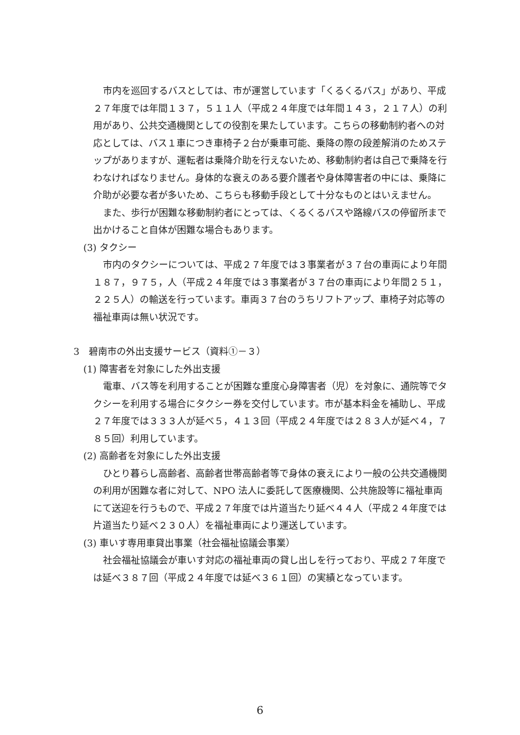市内を巡回するバスとしては、市が運営しています「くるくるバス」があり、平成２７年度では年間１３７，５１１人（平成２４年度では年間１４３，２１７人）の利用があり、公共交通機関としての役割を果たしています。こちらの移動制約者への対応としては、バス１車につき車椅子２台が乗車可能、乗降の際の段差解消のためステップがありますが、運転者は乗降介助を行えないため、移動制約者は自己で乗降を行わなければなりません。身体的な衰えのある要介護者や身体障害者の中には、乗降に介助が必要な者が多いため、こちらも移動手段として十分なものとはいえません。
また、歩行が困難な移動制約者にとっては、くるくるバスや路線バスの停留所まで出かけること自体が困難な場合もあります。
(3) タクシー
市内のタクシーについては、平成２７年度では３事業者が３７台の車両により年間１８７，９７５，人（平成２４年度では３事業者が３７台の車両により年間２５１，２２５人）の輸送を行っています。車両３７台のうちリフトアップ、車椅子対応等の福祉車両は無い状況です。
3　碧南市の外出支援サービス（資料①－３）
(1) 障害者を対象にした外出支援
電車、バス等を利用することが困難な重度心身障害者（児）を対象に、通院等でタクシーを利用する場合にタクシー券を交付しています。市が基本料金を補助し、平成２７年度では３３３人が延べ５，４１３回（平成２４年度では２８３人が延べ４，７８５回）利用しています。
(2) 高齢者を対象にした外出支援
ひとり暮らし高齢者、高齢者世帯高齢者等で身体の衰えにより一般の公共交通機関の利用が困難な者に対して、NPO 法人に委託して医療機関、公共施設等に福祉車両にて送迎を行うもので、平成２７年度では片道当たり延べ４４人（平成２４年度では片道当たり延べ２３０人）を福祉車両により運送しています。
(3) 車いす専用車貸出事業（社会福祉協議会事業）
社会福祉協議会が車いす対応の福祉車両の貸し出しを行っており、平成２７年度では延べ３８７回（平成２４年度では延べ３６１回）の実績となっています。
6